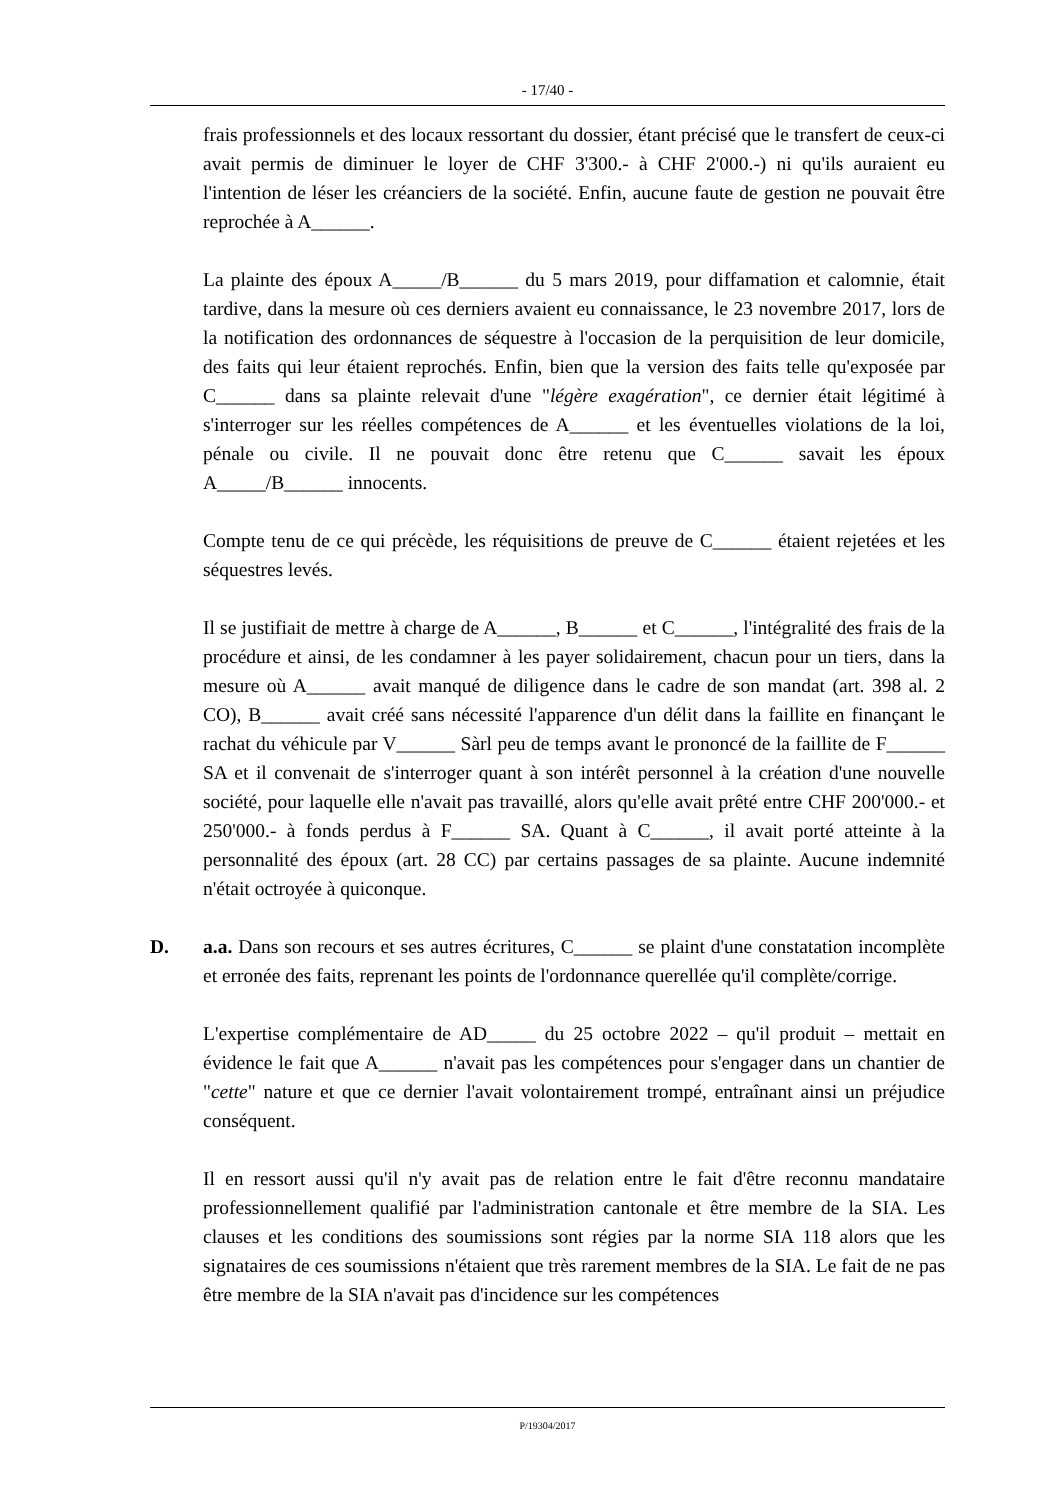- 17/40 -
frais professionnels et des locaux ressortant du dossier, étant précisé que le transfert de ceux-ci avait permis de diminuer le loyer de CHF 3'300.- à CHF 2'000.-) ni qu'ils auraient eu l'intention de léser les créanciers de la société. Enfin, aucune faute de gestion ne pouvait être reprochée à A______.
La plainte des époux A_____/B______ du 5 mars 2019, pour diffamation et calomnie, était tardive, dans la mesure où ces derniers avaient eu connaissance, le 23 novembre 2017, lors de la notification des ordonnances de séquestre à l'occasion de la perquisition de leur domicile, des faits qui leur étaient reprochés. Enfin, bien que la version des faits telle qu'exposée par C______ dans sa plainte relevait d'une "légère exagération", ce dernier était légitimé à s'interroger sur les réelles compétences de A______ et les éventuelles violations de la loi, pénale ou civile. Il ne pouvait donc être retenu que C______ savait les époux A_____/B______ innocents.
Compte tenu de ce qui précède, les réquisitions de preuve de C______ étaient rejetées et les séquestres levés.
Il se justifiait de mettre à charge de A______, B______ et C______, l'intégralité des frais de la procédure et ainsi, de les condamner à les payer solidairement, chacun pour un tiers, dans la mesure où A______ avait manqué de diligence dans le cadre de son mandat (art. 398 al. 2 CO), B______ avait créé sans nécessité l'apparence d'un délit dans la faillite en finançant le rachat du véhicule par V______ Sàrl peu de temps avant le prononcé de la faillite de F______ SA et il convenait de s'interroger quant à son intérêt personnel à la création d'une nouvelle société, pour laquelle elle n'avait pas travaillé, alors qu'elle avait prêté entre CHF 200'000.- et 250'000.- à fonds perdus à F______ SA. Quant à C______, il avait porté atteinte à la personnalité des époux (art. 28 CC) par certains passages de sa plainte. Aucune indemnité n'était octroyée à quiconque.
D. a.a. Dans son recours et ses autres écritures, C______ se plaint d'une constatation incomplète et erronée des faits, reprenant les points de l'ordonnance querellée qu'il complète/corrige.
L'expertise complémentaire de AD_____ du 25 octobre 2022 – qu'il produit – mettait en évidence le fait que A______ n'avait pas les compétences pour s'engager dans un chantier de "cette" nature et que ce dernier l'avait volontairement trompé, entraînant ainsi un préjudice conséquent.
Il en ressort aussi qu'il n'y avait pas de relation entre le fait d'être reconnu mandataire professionnellement qualifié par l'administration cantonale et être membre de la SIA. Les clauses et les conditions des soumissions sont régies par la norme SIA 118 alors que les signataires de ces soumissions n'étaient que très rarement membres de la SIA. Le fait de ne pas être membre de la SIA n'avait pas d'incidence sur les compétences
P/19304/2017